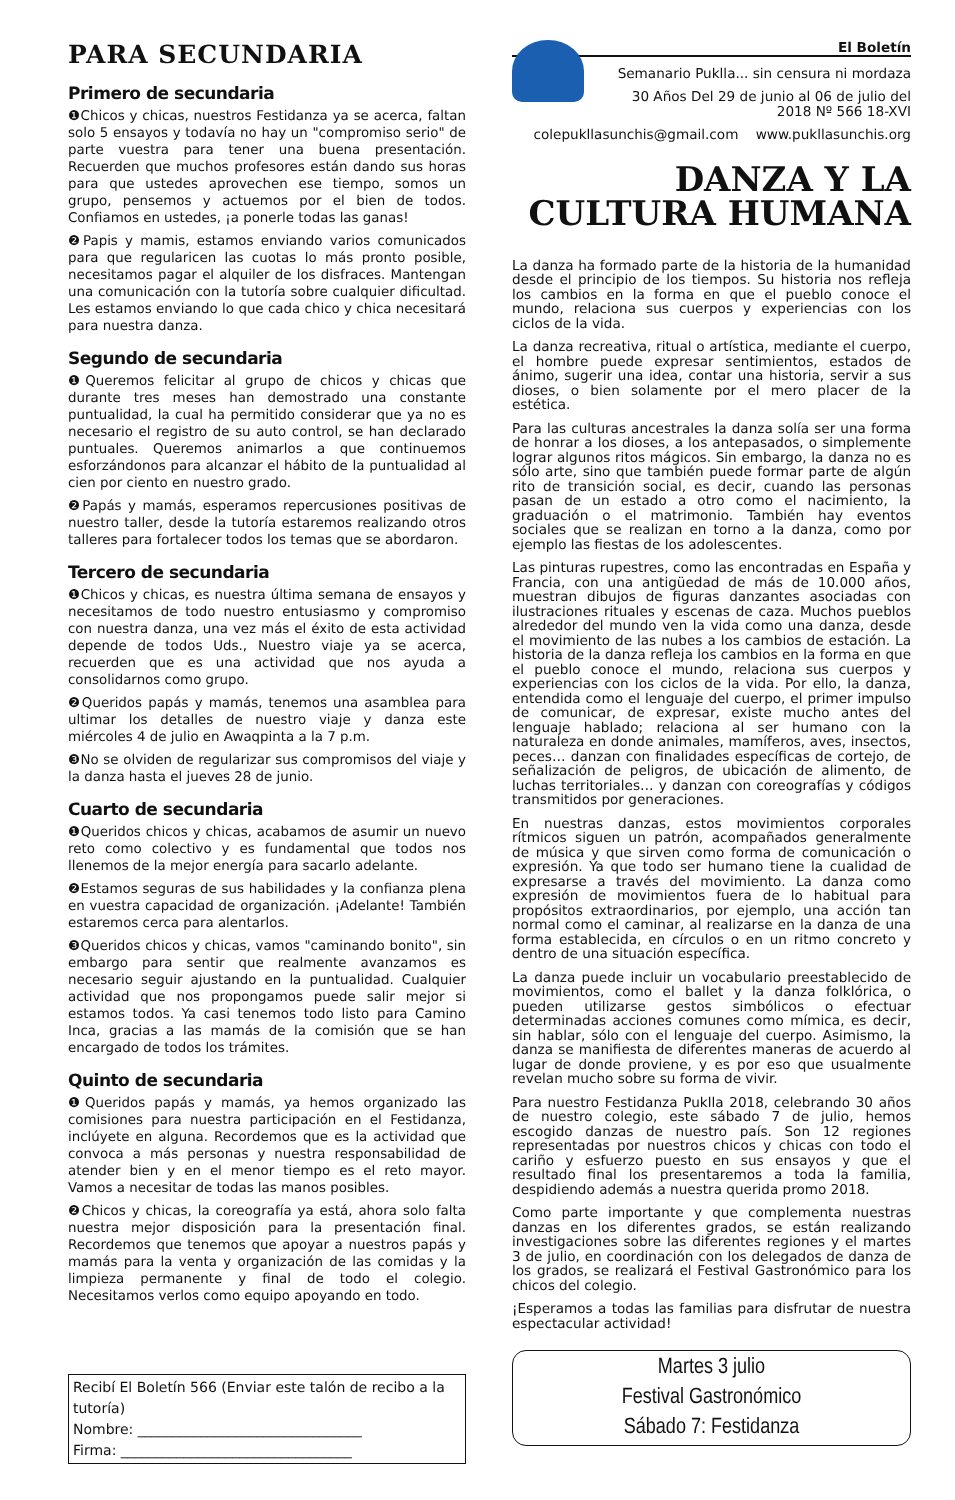PARA SECUNDARIA
Primero de secundaria
❶Chicos y chicas, nuestros Festidanza ya se acerca, faltan solo 5 ensayos y todavía no hay un "compromiso serio" de parte vuestra para tener una buena presentación. Recuerden que muchos profesores están dando sus horas para que ustedes aprovechen ese tiempo, somos un grupo, pensemos y actuemos por el bien de todos. Confiamos en ustedes, ¡a ponerle todas las ganas!
❷Papis y mamis, estamos enviando varios comunicados para que regularicen las cuotas lo más pronto posible, necesitamos pagar el alquiler de los disfraces. Mantengan una comunicación con la tutoría sobre cualquier dificultad. Les estamos enviando lo que cada chico y chica necesitará para nuestra danza.
Segundo de secundaria
❶Queremos felicitar al grupo de chicos y chicas que durante tres meses han demostrado una constante puntualidad, la cual ha permitido considerar que ya no es necesario el registro de su auto control, se han declarado puntuales. Queremos animarlos a que continuemos esforzándonos para alcanzar el hábito de la puntualidad al cien por ciento en nuestro grado.
❷Papás y mamás, esperamos repercusiones positivas de nuestro taller, desde la tutoría estaremos realizando otros talleres para fortalecer todos los temas que se abordaron.
Tercero de secundaria
❶Chicos y chicas, es nuestra última semana de ensayos y necesitamos de todo nuestro entusiasmo y compromiso con nuestra danza, una vez más el éxito de esta actividad depende de todos Uds., Nuestro viaje ya se acerca, recuerden que es una actividad que nos ayuda a consolidarnos como grupo.
❷Queridos papás y mamás, tenemos una asamblea para ultimar los detalles de nuestro viaje y danza este miércoles 4 de julio en Awaqpinta a la 7 p.m.
❸No se olviden de regularizar sus compromisos del viaje y la danza hasta el jueves 28 de junio.
Cuarto de secundaria
❶Queridos chicos y chicas, acabamos de asumir un nuevo reto como colectivo y es fundamental que todos nos llenemos de la mejor energía para sacarlo adelante.
❷Estamos seguras de sus habilidades y la confianza plena en vuestra capacidad de organización. ¡Adelante! También estaremos cerca para alentarlos.
❸Queridos chicos y chicas, vamos "caminando bonito", sin embargo para sentir que realmente avanzamos es necesario seguir ajustando en la puntualidad. Cualquier actividad que nos propongamos puede salir mejor si estamos todos. Ya casi tenemos todo listo para Camino Inca, gracias a las mamás de la comisión que se han encargado de todos los trámites.
Quinto de secundaria
❶Queridos papás y mamás, ya hemos organizado las comisiones para nuestra participación en el Festidanza, inclúyete en alguna. Recordemos que es la actividad que convoca a más personas y nuestra responsabilidad de atender bien y en el menor tiempo es el reto mayor. Vamos a necesitar de todas las manos posibles.
❷Chicos y chicas, la coreografía ya está, ahora solo falta nuestra mejor disposición para la presentación final. Recordemos que tenemos que apoyar a nuestros papás y mamás para la venta y organización de las comidas y la limpieza permanente y final de todo el colegio. Necesitamos verlos como equipo apoyando en todo.
Recibí El Boletín 566 (Enviar este talón de recibo a la tutoría)
Nombre: ________________________________
Firma: _________________________________
El Boletín
Semanario Puklla... sin censura ni mordaza
30 Años Del 29 de junio al 06 de julio del 2018 Nº 566 18-XVI
colepukllasunchis@gmail.com www.pukllasunchis.org
DANZA Y LA
CULTURA HUMANA
La danza ha formado parte de la historia de la humanidad desde el principio de los tiempos. Su historia nos refleja los cambios en la forma en que el pueblo conoce el mundo, relaciona sus cuerpos y experiencias con los ciclos de la vida.
La danza recreativa, ritual o artística, mediante el cuerpo, el hombre puede expresar sentimientos, estados de ánimo, sugerir una idea, contar una historia, servir a sus dioses, o bien solamente por el mero placer de la estética.
Para las culturas ancestrales la danza solía ser una forma de honrar a los dioses, a los antepasados, o simplemente lograr algunos ritos mágicos. Sin embargo, la danza no es sólo arte, sino que también puede formar parte de algún rito de transición social, es decir, cuando las personas pasan de un estado a otro como el nacimiento, la graduación o el matrimonio. También hay eventos sociales que se realizan en torno a la danza, como por ejemplo las fiestas de los adolescentes.
Las pinturas rupestres, como las encontradas en España y Francia, con una antigüedad de más de 10.000 años, muestran dibujos de figuras danzantes asociadas con ilustraciones rituales y escenas de caza. Muchos pueblos alrededor del mundo ven la vida como una danza, desde el movimiento de las nubes a los cambios de estación. La historia de la danza refleja los cambios en la forma en que el pueblo conoce el mundo, relaciona sus cuerpos y experiencias con los ciclos de la vida. Por ello, la danza, entendida como el lenguaje del cuerpo, el primer impulso de comunicar, de expresar, existe mucho antes del lenguaje hablado; relaciona al ser humano con la naturaleza en donde animales, mamíferos, aves, insectos, peces… danzan con finalidades específicas de cortejo, de señalización de peligros, de ubicación de alimento, de luchas territoriales… y danzan con coreografías y códigos transmitidos por generaciones.
En nuestras danzas, estos movimientos corporales rítmicos siguen un patrón, acompañados generalmente de música y que sirven como forma de comunicación o expresión. Ya que todo ser humano tiene la cualidad de expresarse a través del movimiento. La danza como expresión de movimientos fuera de lo habitual para propósitos extraordinarios, por ejemplo, una acción tan normal como el caminar, al realizarse en la danza de una forma establecida, en círculos o en un ritmo concreto y dentro de una situación específica.
La danza puede incluir un vocabulario preestablecido de movimientos, como el ballet y la danza folklórica, o pueden utilizarse gestos simbólicos o efectuar determinadas acciones comunes como mímica, es decir, sin hablar, sólo con el lenguaje del cuerpo. Asimismo, la danza se manifiesta de diferentes maneras de acuerdo al lugar de donde proviene, y es por eso que usualmente revelan mucho sobre su forma de vivir.
Para nuestro Festidanza Puklla 2018, celebrando 30 años de nuestro colegio, este sábado 7 de julio, hemos escogido danzas de nuestro país. Son 12 regiones representadas por nuestros chicos y chicas con todo el cariño y esfuerzo puesto en sus ensayos y que el resultado final los presentaremos a toda la familia, despidiendo además a nuestra querida promo 2018.
Como parte importante y que complementa nuestras danzas en los diferentes grados, se están realizando investigaciones sobre las diferentes regiones y el martes 3 de julio, en coordinación con los delegados de danza de los grados, se realizará el Festival Gastronómico para los chicos del colegio.
¡Esperamos a todas las familias para disfrutar de nuestra espectacular actividad!
Martes 3 julio
Festival Gastronómico
Sábado 7: Festidanza